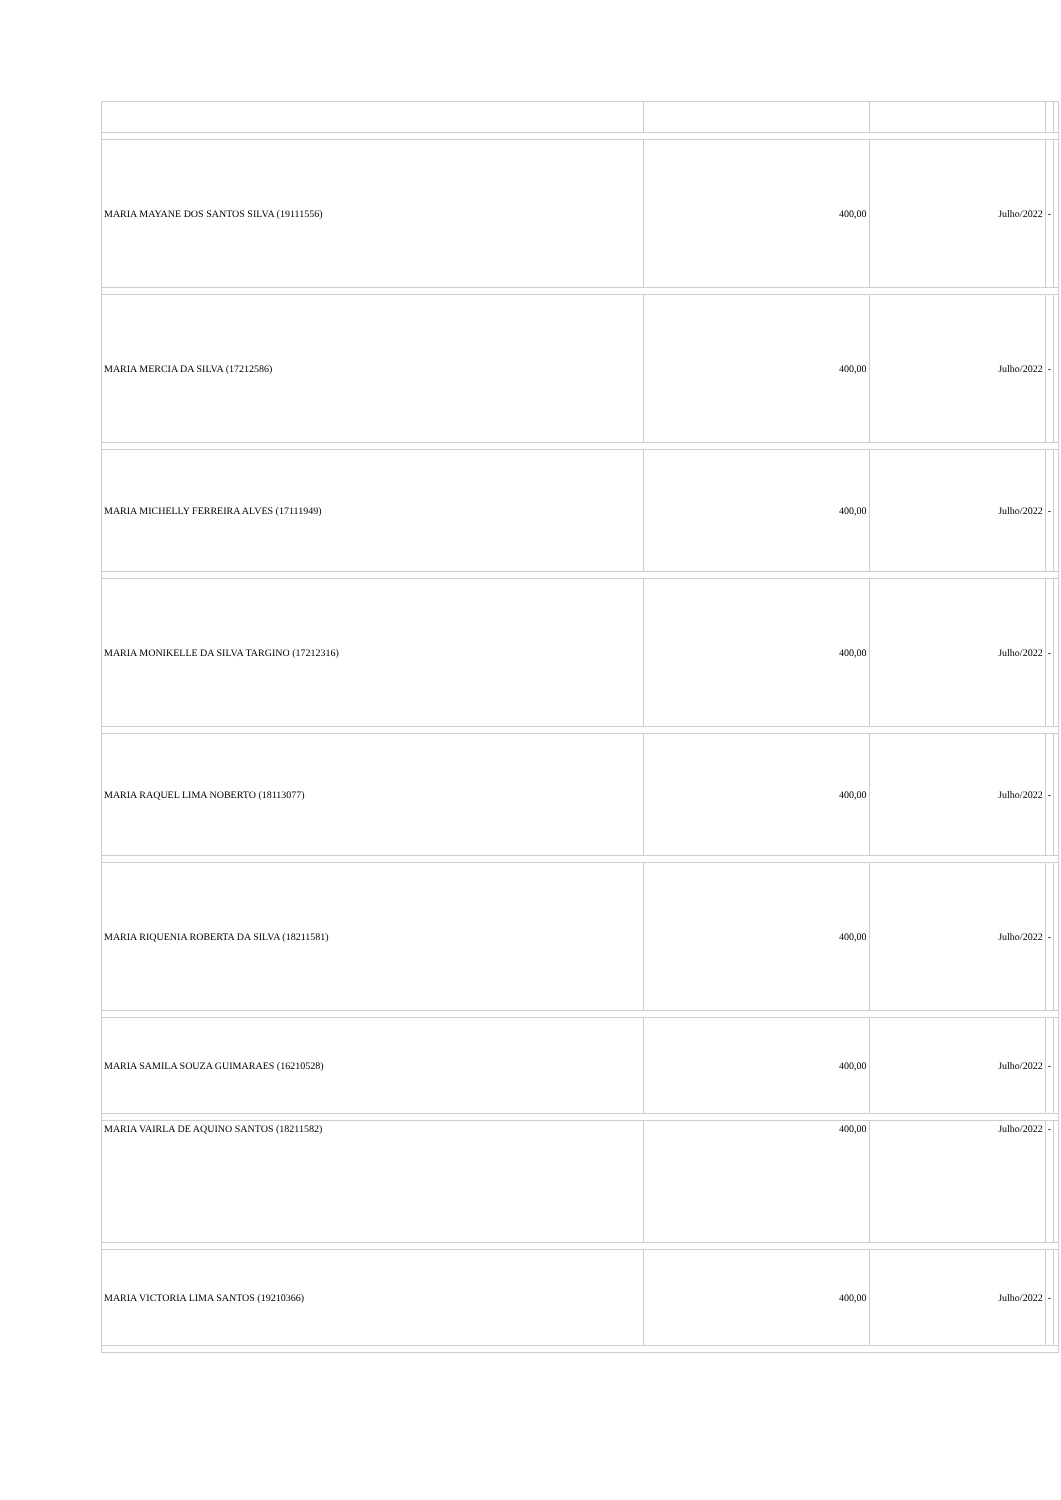| MARIA MAYANE DOS SANTOS SILVA (19111556) | 400,00 | Julho/2022 | - | |
| MARIA MERCIA DA SILVA (17212586) | 400,00 | Julho/2022 | - | |
| MARIA MICHELLY FERREIRA ALVES (17111949) | 400,00 | Julho/2022 | - | |
| MARIA MONIKELLE DA SILVA TARGINO (17212316) | 400,00 | Julho/2022 | - | |
| MARIA RAQUEL LIMA NOBERTO (18113077) | 400,00 | Julho/2022 | - | |
| MARIA RIQUENIA ROBERTA DA SILVA (18211581) | 400,00 | Julho/2022 | - | |
| MARIA SAMILA SOUZA GUIMARAES (16210528) | 400,00 | Julho/2022 | - | |
| MARIA VAIRLA DE AQUINO SANTOS (18211582) | 400,00 | Julho/2022 | - | |
| MARIA VICTORIA LIMA SANTOS (19210366) | 400,00 | Julho/2022 | - | |